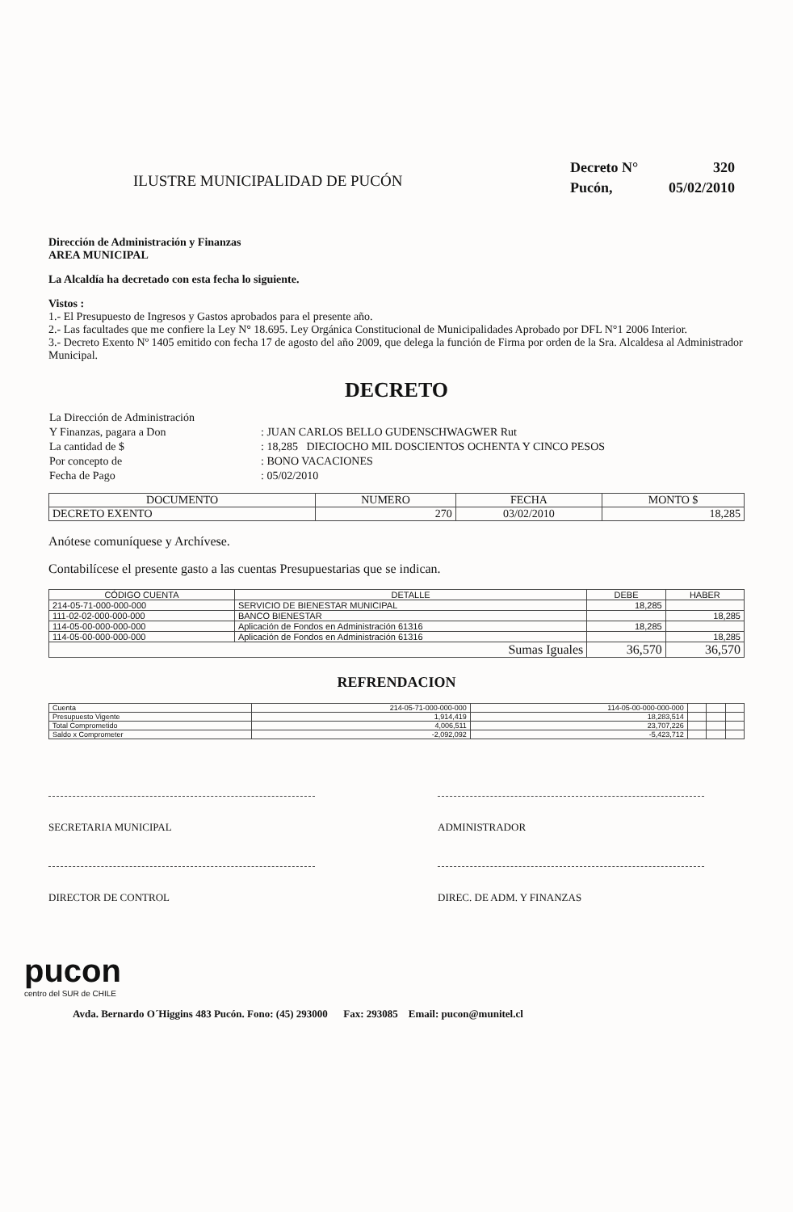ILUSTRE MUNICIPALIDAD DE PUCÓN
| Decreto N° | 320 |
| Pucón, | 05/02/2010 |
Dirección de Administración y Finanzas
AREA MUNICIPAL
La Alcaldía ha decretado con esta fecha lo siguiente.
Vistos :
1.- El Presupuesto de Ingresos y Gastos aprobados para el presente año.
2.- Las facultades que me confiere la Ley N° 18.695. Ley Orgánica Constitucional de Municipalidades Aprobado por DFL N°1 2006 Interior.
3.- Decreto Exento Nº 1405 emitido con fecha 17 de agosto del año 2009, que delega la función de Firma por orden de la Sra. Alcaldesa al Administrador Municipal.
DECRETO
| La Dirección de Administración | |
| Y Finanzas, pagara a Don | : JUAN CARLOS BELLO GUDENSCHWAGWER Rut |
| La cantidad de $ | : 18,285 DIECIOCHO MIL DOSCIENTOS OCHENTA Y CINCO PESOS |
| Por concepto de | : BONO VACACIONES |
| Fecha de Pago | : 05/02/2010 |
| DOCUMENTO | NUMERO | FECHA | MONTO $ |
| --- | --- | --- | --- |
| DECRETO EXENTO | 270 | 03/02/2010 | 18,285 |
Anótese comuníquese y Archívese.
Contabilícese el presente gasto a las cuentas Presupuestarias que se indican.
| CÓDIGO CUENTA | DETALLE | DEBE | HABER |
| --- | --- | --- | --- |
| 214-05-71-000-000-000 | SERVICIO DE BIENESTAR MUNICIPAL | 18,285 | |
| 111-02-02-000-000-000 | BANCO BIENESTAR | | 18,285 |
| 114-05-00-000-000-000 | Aplicación de Fondos en Administración 61316 | 18,285 | |
| 114-05-00-000-000-000 | Aplicación de Fondos en Administración 61316 | | 18,285 |
| Sumas Iguales | | 36,570 | 36,570 |
REFRENDACION
| Cuenta | 214-05-71-000-000-000 | 114-05-00-000-000-000 | | | |
| Presupuesto Vigente | 1,914,419 | 18,283,514 | | | |
| Total Comprometido | 4,006,511 | 23,707,226 | | | |
| Saldo x Comprometer | -2,092,092 | -5,423,712 | | | |
SECRETARIA MUNICIPAL ADMINISTRADOR
DIRECTOR DE CONTROL DIREC. DE ADM. Y FINANZAS
pucon
centro del SUR de CHILE
Avda. Bernardo O´Higgins 483 Pucón. Fono: (45) 293000 Fax: 293085 Email: pucon@munitel.cl